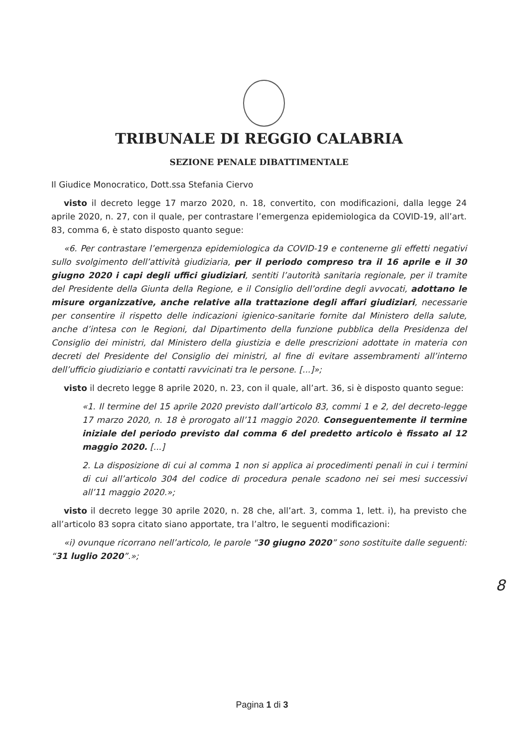TRIBUNALE DI REGGIO CALABRIA
SEZIONE PENALE DIBATTIMENTALE
Il Giudice Monocratico, Dott.ssa Stefania Ciervo
visto il decreto legge 17 marzo 2020, n. 18, convertito, con modificazioni, dalla legge 24 aprile 2020, n. 27, con il quale, per contrastare l’emergenza epidemiologica da COVID-19, all’art. 83, comma 6, è stato disposto quanto segue:
«6. Per contrastare l’emergenza epidemiologica da COVID-19 e contenerne gli effetti negativi sullo svolgimento dell’attività giudiziaria, per il periodo compreso tra il 16 aprile e il 30 giugno 2020 i capi degli uffici giudiziari, sentiti l’autorità sanitaria regionale, per il tramite del Presidente della Giunta della Regione, e il Consiglio dell’ordine degli avvocati, adottano le misure organizzative, anche relative alla trattazione degli affari giudiziari, necessarie per consentire il rispetto delle indicazioni igienico-sanitarie fornite dal Ministero della salute, anche d’intesa con le Regioni, dal Dipartimento della funzione pubblica della Presidenza del Consiglio dei ministri, dal Ministero della giustizia e delle prescrizioni adottate in materia con decreti del Presidente del Consiglio dei ministri, al fine di evitare assembramenti all’interno dell’ufficio giudiziario e contatti ravvicinati tra le persone. [...]»;
visto il decreto legge 8 aprile 2020, n. 23, con il quale, all’art. 36, si è disposto quanto segue:
«1. Il termine del 15 aprile 2020 previsto dall’articolo 83, commi 1 e 2, del decreto-legge 17 marzo 2020, n. 18 è prorogato all’11 maggio 2020. Conseguentemente il termine iniziale del periodo previsto dal comma 6 del predetto articolo è fissato al 12 maggio 2020. [...]
2. La disposizione di cui al comma 1 non si applica ai procedimenti penali in cui i termini di cui all’articolo 304 del codice di procedura penale scadono nei sei mesi successivi all’11 maggio 2020.»;
visto il decreto legge 30 aprile 2020, n. 28 che, all’art. 3, comma 1, lett. i), ha previsto che all’articolo 83 sopra citato siano apportate, tra l’altro, le seguenti modificazioni:
«i) ovunque ricorrano nell’articolo, le parole “30 giugno 2020” sono sostituite dalle seguenti: “31 luglio 2020”.»;
8
Pagina 1 di 3